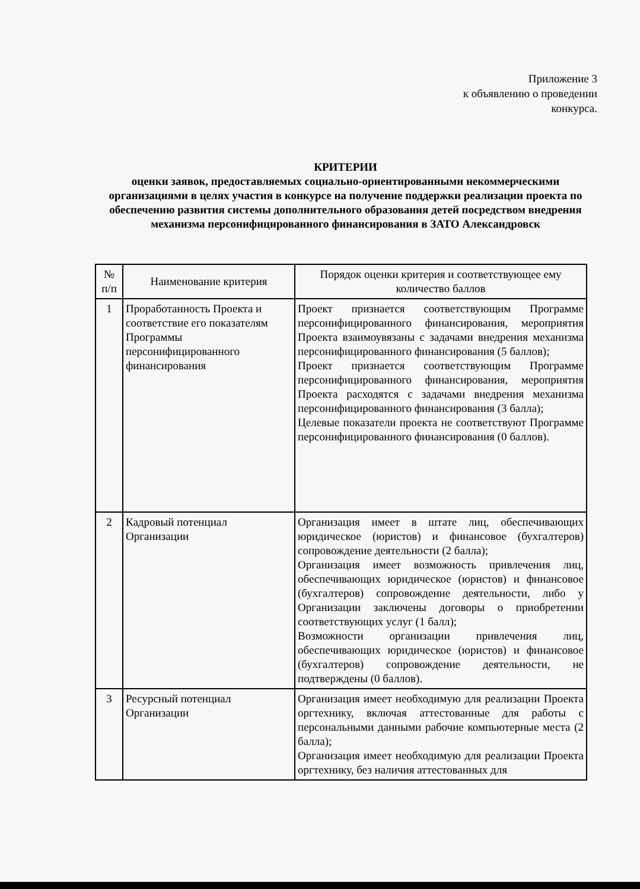Приложение 3
к объявлению о проведении
конкурса.
КРИТЕРИИ
оценки заявок, предоставляемых социально-ориентированными некоммерческими организациями в целях участия в конкурсе на получение поддержки реализации проекта по обеспечению развития системы дополнительного образования детей посредством внедрения механизма персонифицированного финансирования в ЗАТО Александровск
| № п/п | Наименование критерия | Порядок оценки критерия и соответствующее ему количество баллов |
| --- | --- | --- |
| 1 | Проработанность Проекта и соответствие его показателям Программы персонифицированного финансирования | Проект признается соответствующим Программе персонифицированного финансирования, мероприятия Проекта взаимоувязаны с задачами внедрения механизма персонифицированного финансирования (5 баллов); Проект признается соответствующим Программе персонифицированного финансирования, мероприятия Проекта расходятся с задачами внедрения механизма персонифицированного финансирования (3 балла); Целевые показатели проекта не соответствуют Программе персонифицированного финансирования (0 баллов). |
| 2 | Кадровый потенциал Организации | Организация имеет в штате лиц, обеспечивающих юридическое (юристов) и финансовое (бухгалтеров) сопровождение деятельности (2 балла); Организация имеет возможность привлечения лиц, обеспечивающих юридическое (юристов) и финансовое (бухгалтеров) сопровождение деятельности, либо у Организации заключены договоры о приобретении соответствующих услуг (1 балл); Возможности организации привлечения лиц, обеспечивающих юридическое (юристов) и финансовое (бухгалтеров) сопровождение деятельности, не подтверждены (0 баллов). |
| 3 | Ресурсный потенциал Организации | Организация имеет необходимую для реализации Проекта оргтехнику, включая аттестованные для работы с персональными данными рабочие компьютерные места (2 балла); Организация имеет необходимую для реализации Проекта оргтехнику, без наличия аттестованных для |